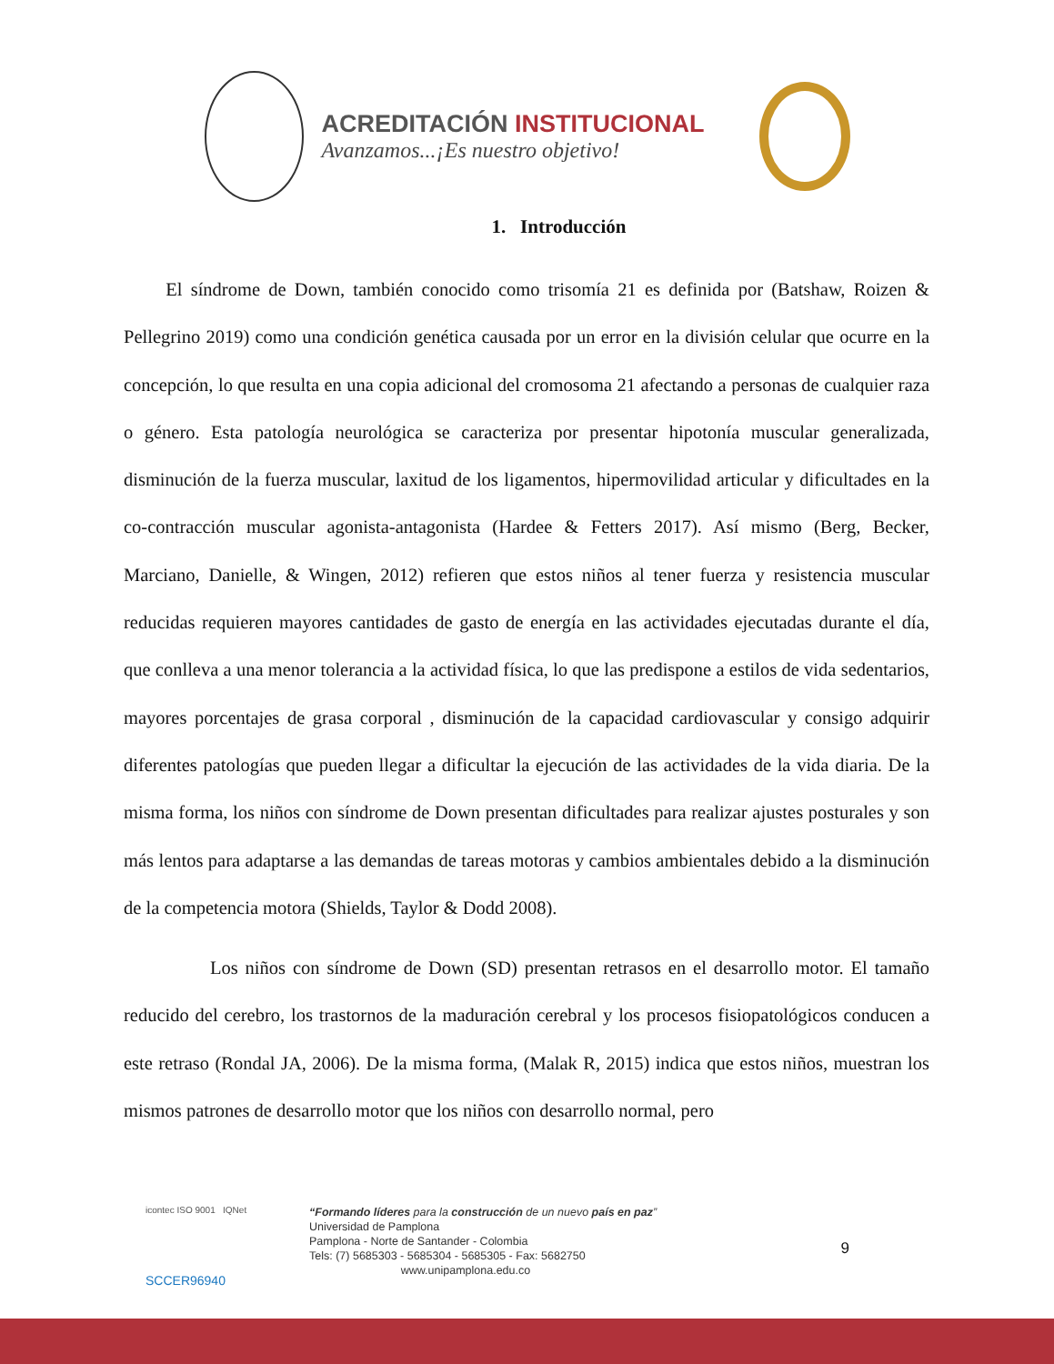ACREDITACIÓN INSTITUCIONAL
Avanzamos...¡Es nuestro objetivo!
1. Introducción
El síndrome de Down, también conocido como trisomía 21 es definida por (Batshaw, Roizen & Pellegrino 2019) como una condición genética causada por un error en la división celular que ocurre en la concepción, lo que resulta en una copia adicional del cromosoma 21 afectando a personas de cualquier raza o género. Esta patología neurológica se caracteriza por presentar hipotonía muscular generalizada, disminución de la fuerza muscular, laxitud de los ligamentos, hipermovilidad articular y dificultades en la co-contracción muscular agonista-antagonista (Hardee & Fetters 2017). Así mismo (Berg, Becker, Marciano, Danielle, & Wingen, 2012) refieren que estos niños al tener fuerza y resistencia muscular reducidas requieren mayores cantidades de gasto de energía en las actividades ejecutadas durante el día, que conlleva a una menor tolerancia a la actividad física, lo que las predispone a estilos de vida sedentarios, mayores porcentajes de grasa corporal , disminución de la capacidad cardiovascular y consigo adquirir diferentes patologías que pueden llegar a dificultar la ejecución de las actividades de la vida diaria. De la misma forma, los niños con síndrome de Down presentan dificultades para realizar ajustes posturales y son más lentos para adaptarse a las demandas de tareas motoras y cambios ambientales debido a la disminución de la competencia motora (Shields, Taylor & Dodd 2008).
Los niños con síndrome de Down (SD) presentan retrasos en el desarrollo motor. El tamaño reducido del cerebro, los trastornos de la maduración cerebral y los procesos fisiopatológicos conducen a este retraso (Rondal JA, 2006). De la misma forma, (Malak R, 2015) indica que estos niños, muestran los mismos patrones de desarrollo motor que los niños con desarrollo normal, pero
icontec ISO 9001 IQNet
SCCER96940
“Formando líderes para la construcción de un nuevo país en paz”
Universidad de Pamplona
Pamplona - Norte de Santander - Colombia
Tels: (7) 5685303 - 5685304 - 5685305 - Fax: 5682750
www.unipamplona.edu.co
9